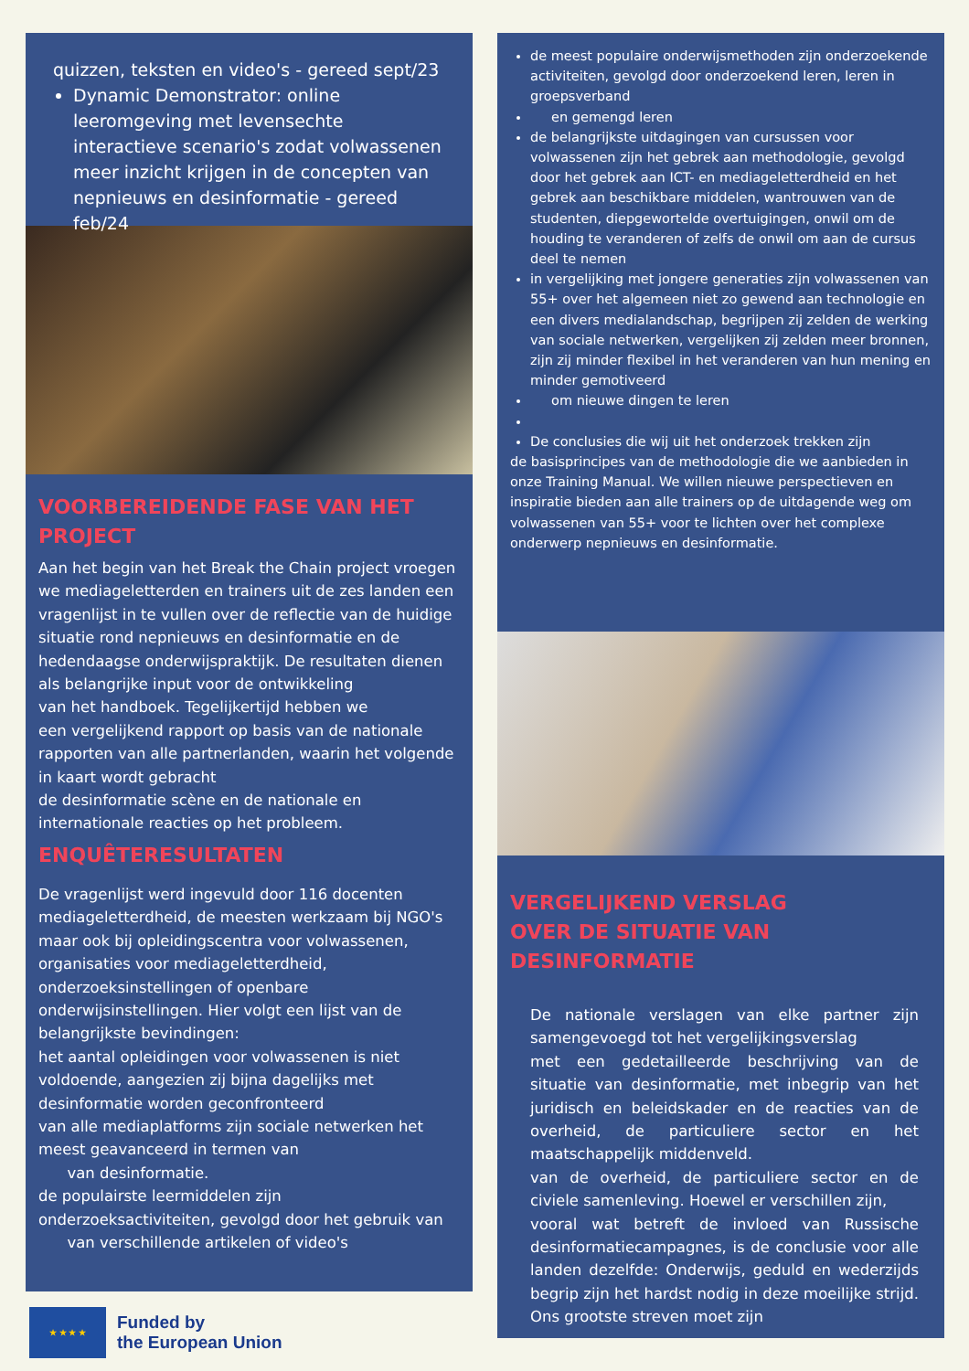quizzen, teksten en video's - gereed sept/23
Dynamic Demonstrator: online leeromgeving met levensechte interactieve scenario's zodat volwassenen meer inzicht krijgen in de concepten van nepnieuws en desinformatie - gereed feb/24
VOORBEREIDENDE FASE VAN HET PROJECT
Aan het begin van het Break the Chain project vroegen we mediageletterden en trainers uit de zes landen een vragenlijst in te vullen over de reflectie van de huidige situatie rond nepnieuws en desinformatie en de hedendaagse onderwijspraktijk. De resultaten dienen
als belangrijke input voor de ontwikkeling
van het handboek. Tegelijkertijd hebben we
een vergelijkend rapport op basis van de nationale rapporten van alle partnerlanden, waarin het volgende in kaart wordt gebracht
de desinformatie scène en de nationale en internationale reacties op het probleem.
ENQUÊTERESULTATEN
De vragenlijst werd ingevuld door 116 docenten mediageletterdheid, de meesten werkzaam bij NGO's maar ook bij opleidingscentra voor volwassenen, organisaties voor mediageletterdheid, onderzoeksinstellingen of openbare onderwijsinstellingen. Hier volgt een lijst van de belangrijkste bevindingen:
het aantal opleidingen voor volwassenen is niet voldoende, aangezien zij bijna dagelijks met desinformatie worden geconfronteerd
van alle mediaplatforms zijn sociale netwerken het meest geavanceerd in termen van
van desinformatie.
de populairste leermiddelen zijn onderzoeksactiviteiten, gevolgd door het gebruik van
van verschillende artikelen of video's
de meest populaire onderwijsmethoden zijn onderzoekende activiteiten, gevolgd door onderzoekend leren, leren in groepsverband
en gemengd leren
de belangrijkste uitdagingen van cursussen voor volwassenen zijn het gebrek aan methodologie, gevolgd door het gebrek aan ICT- en mediageletterdheid en het gebrek aan beschikbare middelen, wantrouwen van de studenten, diepgewortelde overtuigingen, onwil om de houding te veranderen of zelfs de onwil om aan de cursus deel te nemen
in vergelijking met jongere generaties zijn volwassenen van 55+ over het algemeen niet zo gewend aan technologie en een divers medialandschap, begrijpen zij zelden de werking van sociale netwerken, vergelijken zij zelden meer bronnen, zijn zij minder flexibel in het veranderen van hun mening en minder gemotiveerd
om nieuwe dingen te leren
De conclusies die wij uit het onderzoek trekken zijn
de basisprincipes van de methodologie die we aanbieden in onze Training Manual. We willen nieuwe perspectieven en inspiratie bieden aan alle trainers op de uitdagende weg om volwassenen van 55+ voor te lichten over het complexe onderwerp nepnieuws en desinformatie.
VERGELIJKEND VERSLAG
OVER DE SITUATIE VAN DESINFORMATIE
De nationale verslagen van elke partner zijn samengevoegd tot het vergelijkingsverslag
met een gedetailleerde beschrijving van de situatie van desinformatie, met inbegrip van het juridisch en beleidskader en de reacties van de overheid, de particuliere sector en het maatschappelijk middenveld.
van de overheid, de particuliere sector en de civiele samenleving. Hoewel er verschillen zijn,
vooral wat betreft de invloed van Russische desinformatiecampagnes, is de conclusie voor alle landen dezelfde: Onderwijs, geduld en wederzijds begrip zijn het hardst nodig in deze moeilijke strijd. Ons grootste streven moet zijn
★ ★ ★ ★
Funded by
the European Union